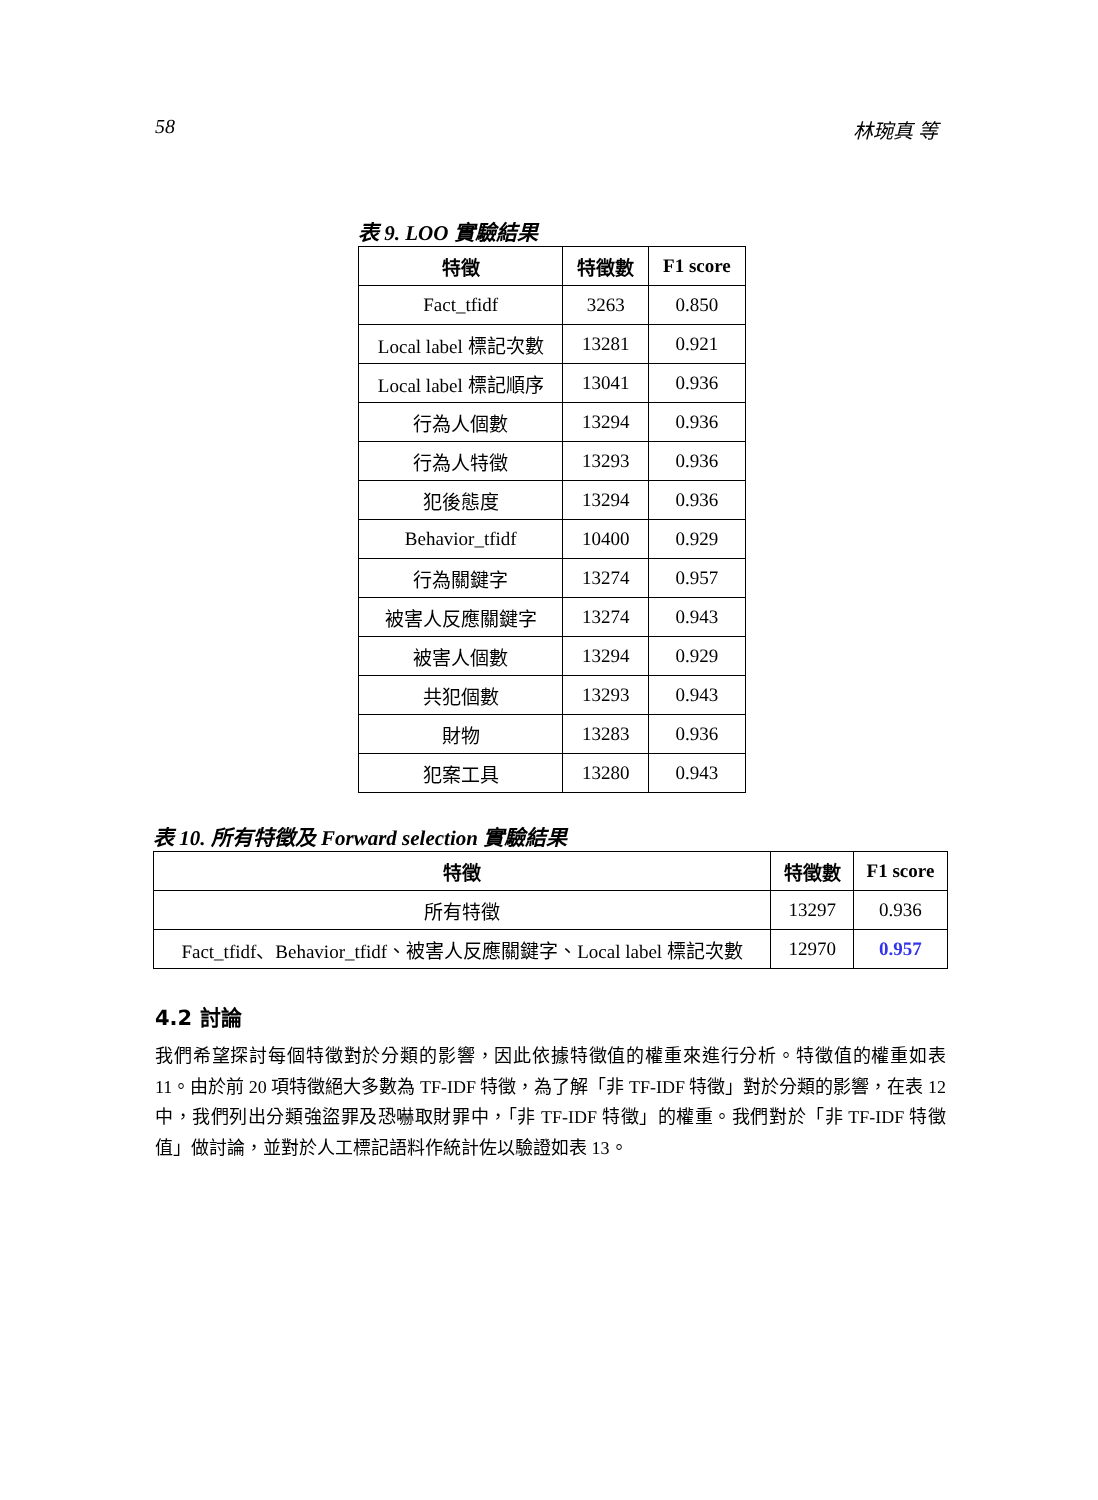58 林琬真 等
表 9. LOO 實驗結果
| 特徵 | 特徵數 | F1 score |
| --- | --- | --- |
| Fact_tfidf | 3263 | 0.850 |
| Local label 標記次數 | 13281 | 0.921 |
| Local label 標記順序 | 13041 | 0.936 |
| 行為人個數 | 13294 | 0.936 |
| 行為人特徵 | 13293 | 0.936 |
| 犯後態度 | 13294 | 0.936 |
| Behavior_tfidf | 10400 | 0.929 |
| 行為關鍵字 | 13274 | 0.957 |
| 被害人反應關鍵字 | 13274 | 0.943 |
| 被害人個數 | 13294 | 0.929 |
| 共犯個數 | 13293 | 0.943 |
| 財物 | 13283 | 0.936 |
| 犯案工具 | 13280 | 0.943 |
表 10. 所有特徵及 Forward selection 實驗結果
| 特徵 | 特徵數 | F1 score |
| --- | --- | --- |
| 所有特徵 | 13297 | 0.936 |
| Fact_tfidf、Behavior_tfidf、被害人反應關鍵字、Local label 標記次數 | 12970 | 0.957 |
4.2 討論
我們希望探討每個特徵對於分類的影響，因此依據特徵值的權重來進行分析。特徵值的權重如表 11。由於前 20 項特徵絕大多數為 TF-IDF 特徵，為了解「非 TF-IDF 特徵」對於分類的影響，在表 12 中，我們列出分類強盜罪及恐嚇取財罪中，「非 TF-IDF 特徵」的權重。我們對於「非 TF-IDF 特徵值」做討論，並對於人工標記語料作統計佐以驗證如表 13。